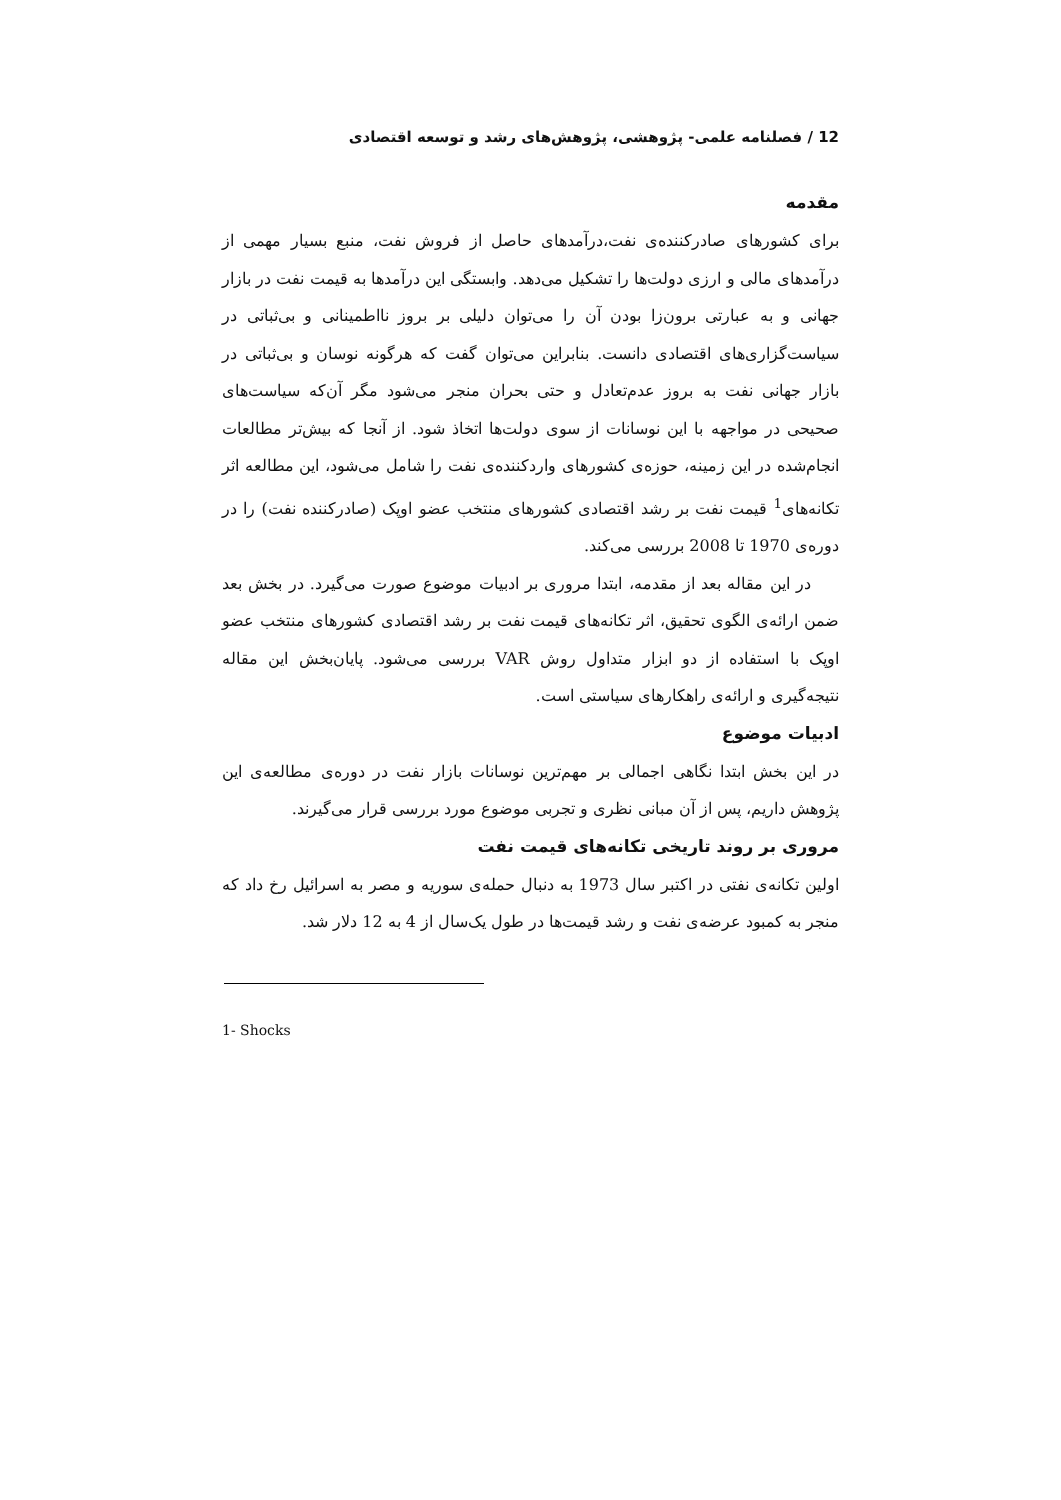12 / فصلنامه علمی- پژوهشی، پژوهش‌های رشد و توسعه اقتصادی
مقدمه
برای کشورهای صادرکننده‌ی نفت،درآمدهای حاصل از فروش نفت، منبع بسیار مهمی از درآمدهای مالی و ارزی دولت‌ها را تشکیل می‌دهد. وابستگی این درآمدها به قیمت نفت در بازار جهانی و به عبارتی برون‌زا بودن آن را می‌توان دلیلی بر بروز نااطمینانی و بی‌ثباتی در سیاست‌گزاری‌های اقتصادی دانست. بنابراین می‌توان گفت که هرگونه نوسان و بی‌ثباتی در بازار جهانی نفت به بروز عدم‌تعادل و حتی بحران منجر می‌شود مگر آن‌که سیاست‌های صحیحی در مواجهه با این نوسانات از سوی دولت‌ها اتخاذ شود. از آنجا که بیش‌تر مطالعات انجام‌شده در این زمینه، حوزه‌ی کشورهای واردکننده‌ی نفت را شامل می‌شود، این مطالعه اثر تکانه‌های<sup>1</sup> قیمت نفت بر رشد اقتصادی کشورهای منتخب عضو اوپک (صادرکننده نفت) را در دوره‌ی 1970 تا 2008 بررسی می‌کند.
در این مقاله بعد از مقدمه، ابتدا مروری بر ادبیات موضوع صورت می‌گیرد. در بخش بعد ضمن ارائه‌ی الگوی تحقیق، اثر تکانه‌های قیمت نفت بر رشد اقتصادی کشورهای منتخب عضو اوپک با استفاده از دو ابزار متداول روش VAR بررسی می‌شود. پایان‌بخش این مقاله نتیجه‌گیری و ارائه‌ی راهکارهای سیاستی است.
ادبیات موضوع
در این بخش ابتدا نگاهی اجمالی بر مهم‌ترین نوسانات بازار نفت در دوره‌ی مطالعه‌ی این پژوهش داریم، پس از آن مبانی نظری و تجربی موضوع مورد بررسی قرار می‌گیرند.
مروری بر روند تاریخی تکانه‌های قیمت نفت
اولین تکانه‌ی نفتی در اکتبر سال 1973 به دنبال حمله‌ی سوریه و مصر به اسرائیل رخ داد که منجر به کمبود عرضه‌ی نفت و رشد قیمت‌ها در طول یک‌سال از 4 به 12 دلار شد.
1- Shocks